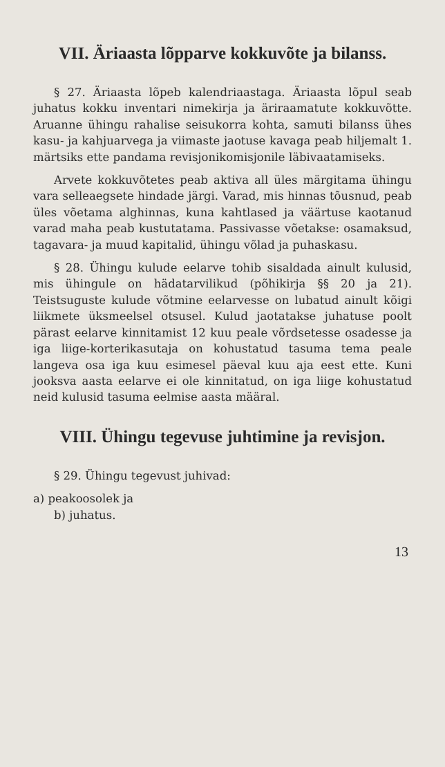VII. Äriaasta lõpparve kokkuvõte ja bilanss.
§ 27. Äriaasta lõpeb kalendriaastaga. Äriaasta lõpul seab juhatus kokku inventari nimekirja ja äriraamatute kokkuvõtte. Aruanne ühingu rahalise seisukorra kohta, samuti bilanss ühes kasu- ja kahjuarvega ja viimaste jaotuse kavaga peab hiljemalt 1. märtsiks ette pandama revisjonikomisjonile läbivaatamiseks.
Arvete kokkuvõtetes peab aktiva all üles märgitama ühingu vara selleaegsete hindade järgi. Varad, mis hinnas tõusnud, peab üles võetama alghinnas, kuna kahtlased ja väärtuse kaotanud varad maha peab kustutatama. Passivasse võetakse: osamaksud, tagavara- ja muud kapitalid, ühingu võlad ja puhaskasu.
§ 28. Ühingu kulude eelarve tohib sisaldada ainult kulusid, mis ühingule on hädatarvilikud (põhikirja §§ 20 ja 21). Teistsuguste kulude võtmine eelarvesse on lubatud ainult kõigi liikmete üksmeelsel otsusel. Kulud jaotatakse juhatuse poolt pärast eelarve kinnitamist 12 kuu peale võrdsetesse osadesse ja iga liige-korterikasutaja on kohustatud tasuma tema peale langeva osa iga kuu esimesel päeval kuu aja eest ette. Kuni jooksva aasta eelarve ei ole kinnitatud, on iga liige kohustatud neid kulusid tasuma eelmise aasta määral.
VIII. Ühingu tegevuse juhtimine ja revisjon.
§ 29. Ühingu tegevust juhivad:
a) peakoosolek ja
b) juhatus.
13